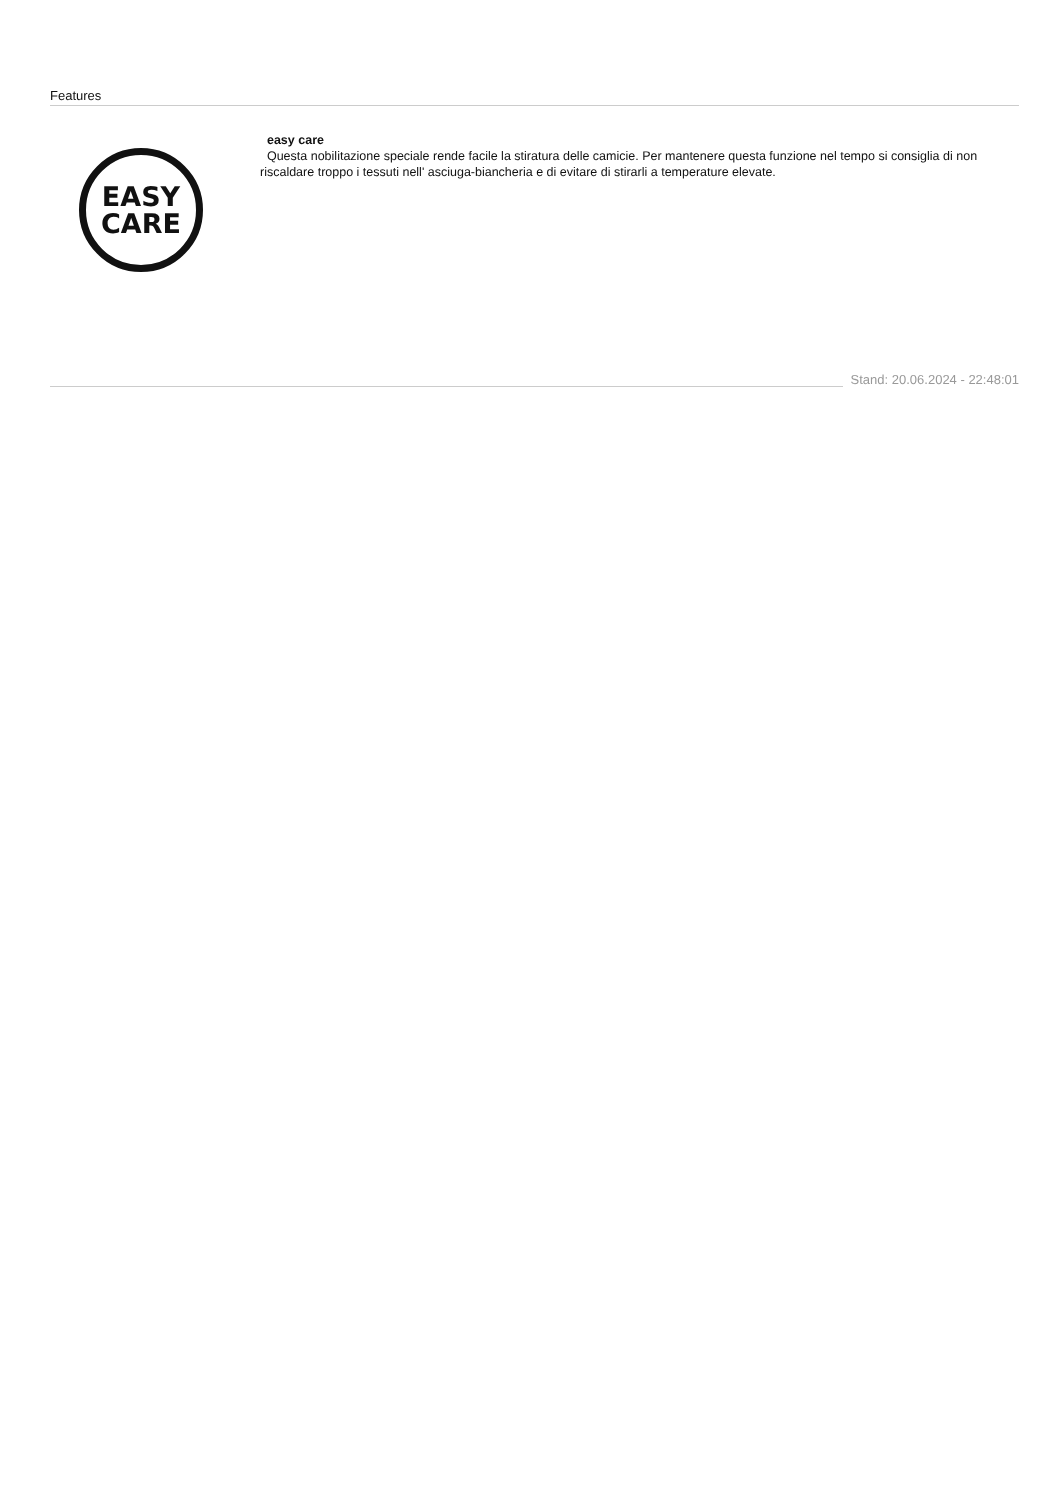Features
EASY
CARE
easy care
Questa nobilitazione speciale rende facile la stiratura delle camicie. Per mantenere questa funzione nel tempo si consiglia di non riscaldare troppo i tessuti nell' asciuga-biancheria e di evitare di stirarli a temperature elevate.
Stand: 20.06.2024 - 22:48:01